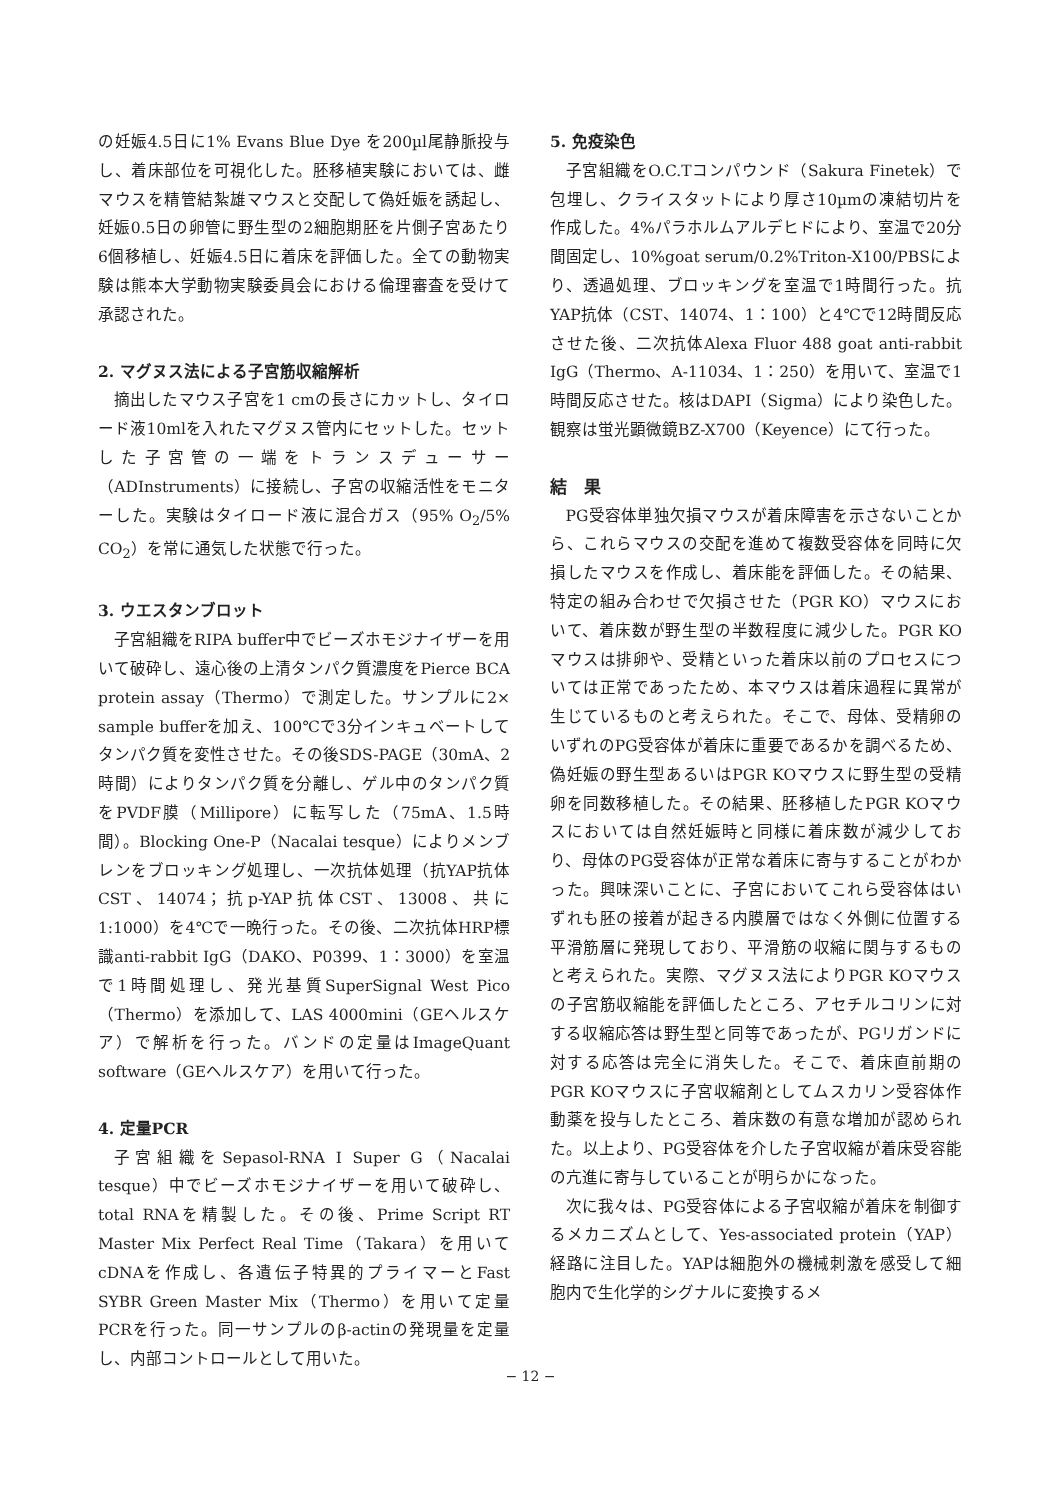の妊娠4.5日に1% Evans Blue Dye を200µl尾静脈投与し、着床部位を可視化した。胚移植実験においては、雌マウスを精管結紮雄マウスと交配して偽妊娠を誘起し、妊娠0.5日の卵管に野生型の2細胞期胚を片側子宮あたり6個移植し、妊娠4.5日に着床を評価した。全ての動物実験は熊本大学動物実験委員会における倫理審査を受けて承認された。
2. マグヌス法による子宮筋収縮解析
摘出したマウス子宮を1 cmの長さにカットし、タイロード液10mlを入れたマグヌス管内にセットした。セットした子宮管の一端をトランスデューサー（ADInstruments）に接続し、子宮の収縮活性をモニターした。実験はタイロード液に混合ガス（95% O<sub>2</sub>/5% CO<sub>2</sub>）を常に通気した状態で行った。
3. ウエスタンブロット
子宮組織をRIPA buffer中でビーズホモジナイザーを用いて破砕し、遠心後の上清タンパク質濃度をPierce BCA protein assay（Thermo）で測定した。サンプルに2× sample bufferを加え、100℃で3分インキュベートしてタンパク質を変性させた。その後SDS-PAGE（30mA、2時間）によりタンパク質を分離し、ゲル中のタンパク質をPVDF膜（Millipore）に転写した（75mA、1.5時間）。Blocking One-P（Nacalai tesque）によりメンブレンをブロッキング処理し、一次抗体処理（抗YAP抗体CST、14074；抗p-YAP抗体CST、13008、共に1:1000）を4℃で一晩行った。その後、二次抗体HRP標識anti-rabbit IgG（DAKO、P0399、1：3000）を室温で1時間処理し、発光基質SuperSignal West Pico（Thermo）を添加して、LAS 4000mini（GEヘルスケア）で解析を行った。バンドの定量はImageQuant software（GEヘルスケア）を用いて行った。
4. 定量PCR
子宮組織をSepasol-RNA I Super G（Nacalai tesque）中でビーズホモジナイザーを用いて破砕し、total RNAを精製した。その後、Prime Script RT Master Mix Perfect Real Time（Takara）を用いてcDNAを作成し、各遺伝子特異的プライマーとFast SYBR Green Master Mix（Thermo）を用いて定量PCRを行った。同一サンプルのβ-actinの発現量を定量し、内部コントロールとして用いた。
5. 免疫染色
子宮組織をO.C.Tコンパウンド（Sakura Finetek）で包埋し、クライスタットにより厚さ10µmの凍結切片を作成した。4%パラホルムアルデヒドにより、室温で20分間固定し、10%goat serum/0.2%Triton-X100/PBSにより、透過処理、ブロッキングを室温で1時間行った。抗YAP抗体（CST、14074、1：100）と4℃で12時間反応させた後、二次抗体Alexa Fluor 488 goat anti-rabbit IgG（Thermo、A-11034、1：250）を用いて、室温で1時間反応させた。核はDAPI（Sigma）により染色した。観察は蛍光顕微鏡BZ-X700（Keyence）にて行った。
結　果
PG受容体単独欠損マウスが着床障害を示さないことから、これらマウスの交配を進めて複数受容体を同時に欠損したマウスを作成し、着床能を評価した。その結果、特定の組み合わせで欠損させた（PGR KO）マウスにおいて、着床数が野生型の半数程度に減少した。PGR KOマウスは排卵や、受精といった着床以前のプロセスについては正常であったため、本マウスは着床過程に異常が生じているものと考えられた。そこで、母体、受精卵のいずれのPG受容体が着床に重要であるかを調べるため、偽妊娠の野生型あるいはPGR KOマウスに野生型の受精卵を同数移植した。その結果、胚移植したPGR KOマウスにおいては自然妊娠時と同様に着床数が減少しており、母体のPG受容体が正常な着床に寄与することがわかった。興味深いことに、子宮においてこれら受容体はいずれも胚の接着が起きる内膜層ではなく外側に位置する平滑筋層に発現しており、平滑筋の収縮に関与するものと考えられた。実際、マグヌス法によりPGR KOマウスの子宮筋収縮能を評価したところ、アセチルコリンに対する収縮応答は野生型と同等であったが、PGリガンドに対する応答は完全に消失した。そこで、着床直前期のPGR KOマウスに子宮収縮剤としてムスカリン受容体作動薬を投与したところ、着床数の有意な増加が認められた。以上より、PG受容体を介した子宮収縮が着床受容能の亢進に寄与していることが明らかになった。
次に我々は、PG受容体による子宮収縮が着床を制御するメカニズムとして、Yes-associated protein（YAP）経路に注目した。YAPは細胞外の機械刺激を感受して細胞内で生化学的シグナルに変換するメ
− 12 −